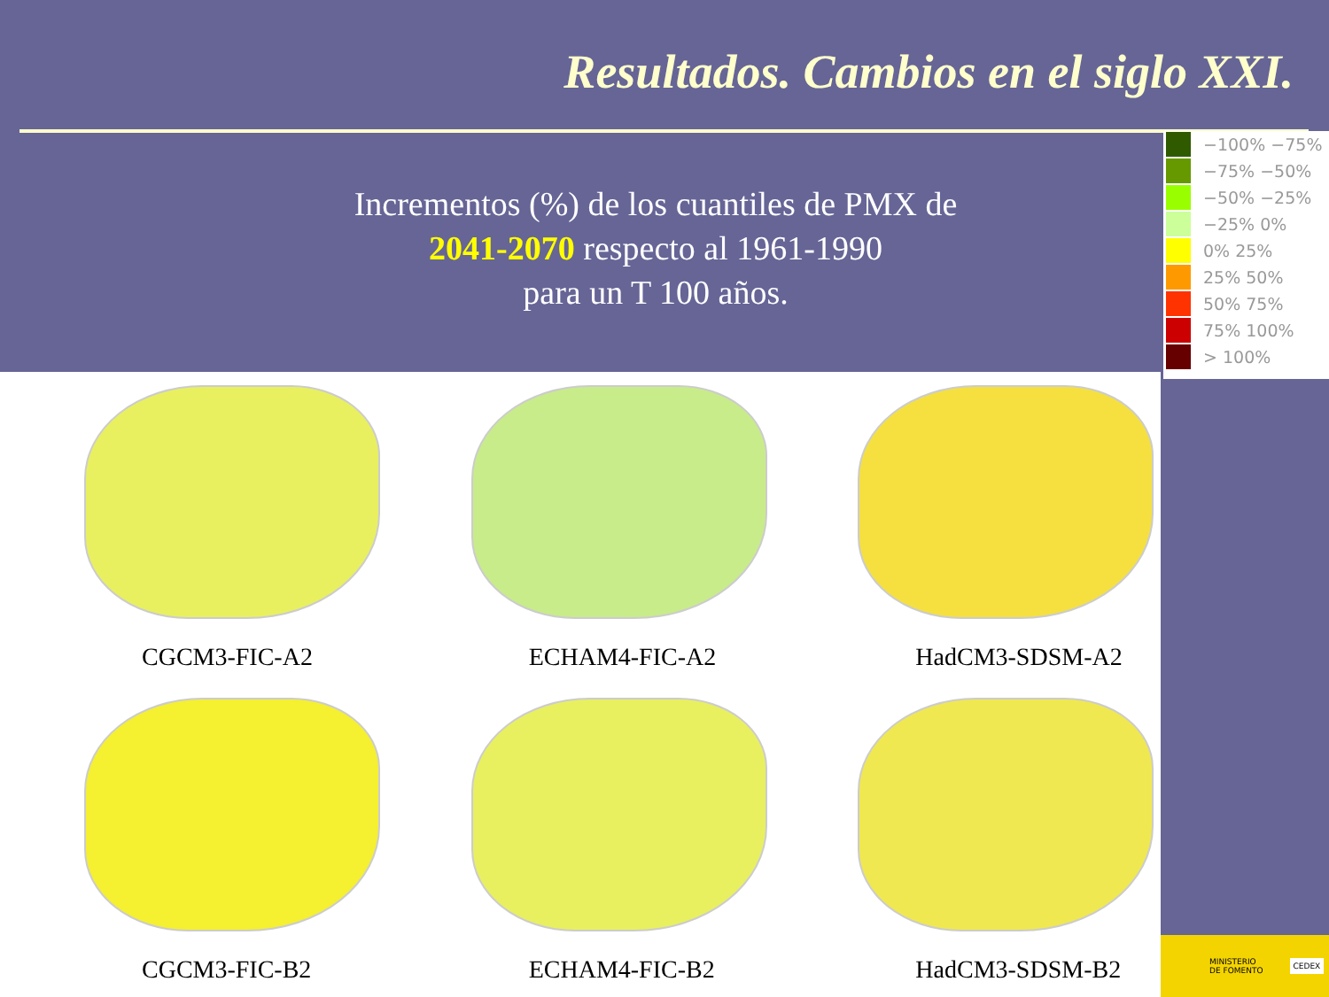Resultados. Cambios en el siglo XXI.
Incrementos (%) de los cuantiles de PMX de
2041-2070 respecto al 1961-1990
para un T 100 años.
−100% −75%
−75% −50%
−50% −25%
−25% 0%
0% 25%
25% 50%
50% 75%
75% 100%
> 100%
CGCM3-FIC-A2
ECHAM4-FIC-A2
HadCM3-SDSM-A2
CGCM3-FIC-B2
ECHAM4-FIC-B2
HadCM3-SDSM-B2
MINISTERIO
DE FOMENTO CEDEX